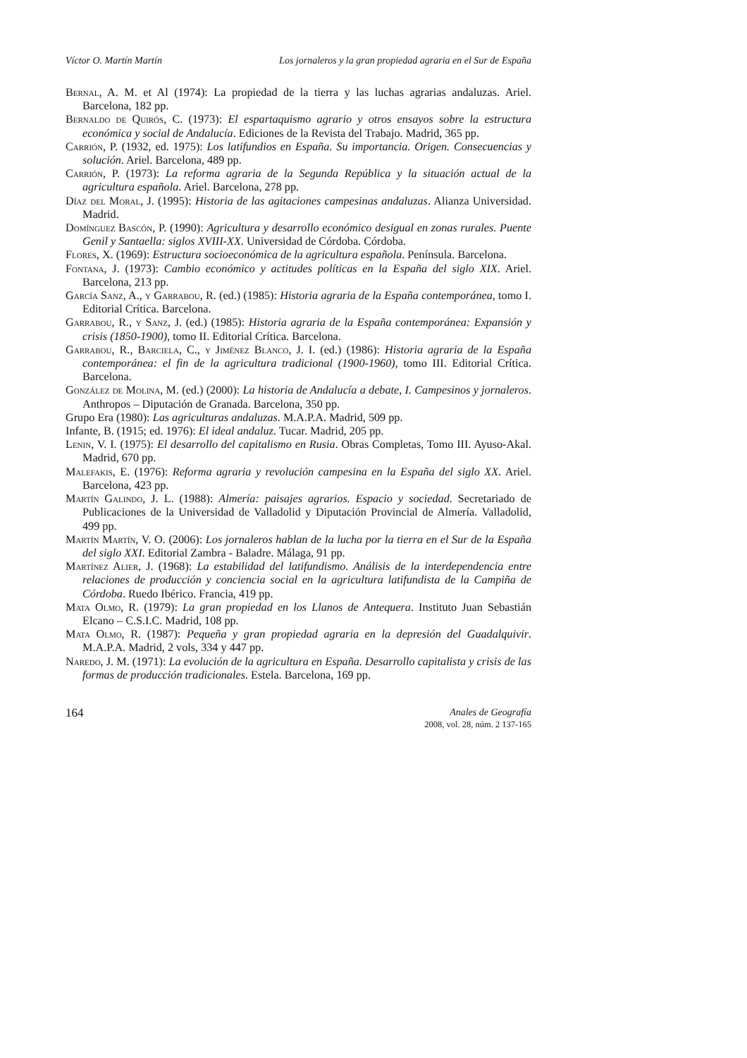Víctor O. Martín Martín Los jornaleros y la gran propiedad agraria en el Sur de España
Bernal, A. M. et Al (1974): La propiedad de la tierra y las luchas agrarias andaluzas. Ariel. Barcelona, 182 pp.
Bernaldo de Quirós, C. (1973): El espartaquismo agrario y otros ensayos sobre la estructura económica y social de Andalucía. Ediciones de la Revista del Trabajo. Madrid, 365 pp.
Carrión, P. (1932, ed. 1975): Los latifundios en España. Su importancia. Origen. Consecuencias y solución. Ariel. Barcelona, 489 pp.
Carrión, P. (1973): La reforma agraria de la Segunda República y la situación actual de la agricultura española. Ariel. Barcelona, 278 pp.
Díaz del Moral, J. (1995): Historia de las agitaciones campesinas andaluzas. Alianza Universidad. Madrid.
Domínguez Bascón, P. (1990): Agricultura y desarrollo económico desigual en zonas rurales. Puente Genil y Santaella: siglos XVIII-XX. Universidad de Córdoba. Córdoba.
Flores, X. (1969): Estructura socioeconómica de la agricultura española. Península. Barcelona.
Fontana, J. (1973): Cambio económico y actitudes políticas en la España del siglo XIX. Ariel. Barcelona, 213 pp.
García Sanz, A., y Garrabou, R. (ed.) (1985): Historia agraria de la España contemporánea, tomo I. Editorial Crítica. Barcelona.
Garrabou, R., y Sanz, J. (ed.) (1985): Historia agraria de la España contemporánea: Expansión y crisis (1850-1900), tomo II. Editorial Crítica. Barcelona.
Garrabou, R., Barciela, C., y Jiménez Blanco, J. I. (ed.) (1986): Historia agraria de la España contemporánea: el fin de la agricultura tradicional (1900-1960), tomo III. Editorial Crítica. Barcelona.
González de Molina, M. (ed.) (2000): La historia de Andalucía a debate, I. Campesinos y jornaleros. Anthropos – Diputación de Granada. Barcelona, 350 pp.
Grupo Era (1980): Las agriculturas andaluzas. M.A.P.A. Madrid, 509 pp.
Infante, B. (1915; ed. 1976): El ideal andaluz. Tucar. Madrid, 205 pp.
Lenin, V. I. (1975): El desarrollo del capitalismo en Rusia. Obras Completas, Tomo III. Ayuso-Akal. Madrid, 670 pp.
Malefakis, E. (1976): Reforma agraria y revolución campesina en la España del siglo XX. Ariel. Barcelona, 423 pp.
Martín Galindo, J. L. (1988): Almería: paisajes agrarios. Espacio y sociedad. Secretariado de Publicaciones de la Universidad de Valladolid y Diputación Provincial de Almería. Valladolid, 499 pp.
Martín Martín, V. O. (2006): Los jornaleros hablan de la lucha por la tierra en el Sur de la España del siglo XXI. Editorial Zambra - Baladre. Málaga, 91 pp.
Martínez Alier, J. (1968): La estabilidad del latifundismo. Análisis de la interdependencia entre relaciones de producción y conciencia social en la agricultura latifundista de la Campiña de Córdoba. Ruedo Ibérico. Francia, 419 pp.
Mata Olmo, R. (1979): La gran propiedad en los Llanos de Antequera. Instituto Juan Sebastián Elcano – C.S.I.C. Madrid, 108 pp.
Mata Olmo, R. (1987): Pequeña y gran propiedad agraria en la depresión del Guadalquivir. M.A.P.A. Madrid, 2 vols, 334 y 447 pp.
Naredo, J. M. (1971): La evolución de la agricultura en España. Desarrollo capitalista y crisis de las formas de producción tradicionales. Estela. Barcelona, 169 pp.
164
Anales de Geografía
2008, vol. 28, núm. 2 137-165